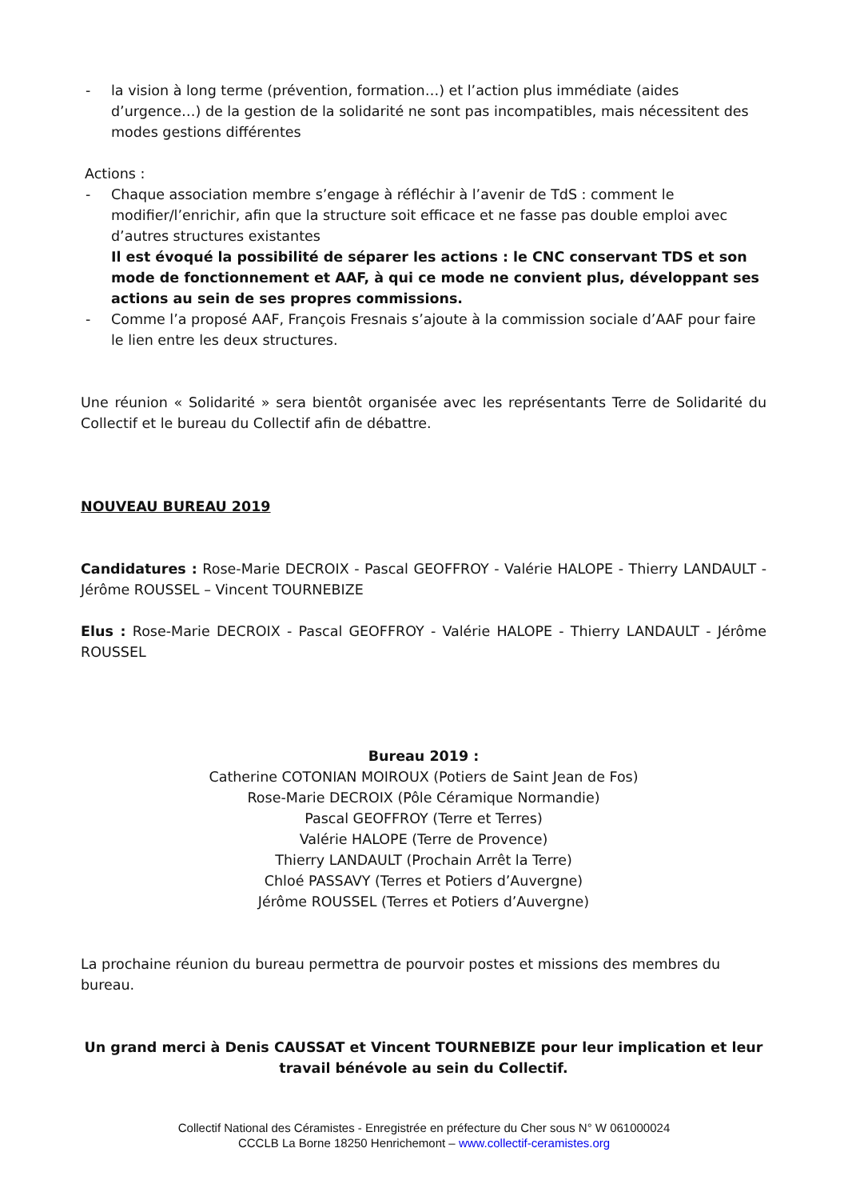- la vision à long terme (prévention, formation…) et l’action plus immédiate (aides d’urgence…) de la gestion de la solidarité ne sont pas incompatibles, mais nécessitent des modes gestions différentes
Actions :
- Chaque association membre s’engage à réfléchir à l’avenir de TdS : comment le modifier/l’enrichir, afin que la structure soit efficace et ne fasse pas double emploi avec d’autres structures existantes
Il est évoqué la possibilité de séparer les actions : le CNC conservant TDS et son mode de fonctionnement et AAF, à qui ce mode ne convient plus, développant ses actions au sein de ses propres commissions.
- Comme l’a proposé AAF, François Fresnais s’ajoute à la commission sociale d’AAF pour faire le lien entre les deux structures.
Une réunion « Solidarité » sera bientôt organisée avec les représentants Terre de Solidarité du Collectif et le bureau du Collectif afin de débattre.
NOUVEAU BUREAU 2019
Candidatures : Rose-Marie DECROIX - Pascal GEOFFROY - Valérie HALOPE - Thierry LANDAULT - Jérôme ROUSSEL – Vincent TOURNEBIZE
Elus : Rose-Marie DECROIX - Pascal GEOFFROY - Valérie HALOPE - Thierry LANDAULT - Jérôme ROUSSEL
Bureau 2019 :
Catherine COTONIAN MOIROUX (Potiers de Saint Jean de Fos)
Rose-Marie DECROIX (Pôle Céramique Normandie)
Pascal GEOFFROY (Terre et Terres)
Valérie HALOPE (Terre de Provence)
Thierry LANDAULT (Prochain Arrêt la Terre)
Chloé PASSAVY (Terres et Potiers d’Auvergne)
Jérôme ROUSSEL (Terres et Potiers d’Auvergne)
La prochaine réunion du bureau permettra de pourvoir postes et missions des membres du bureau.
Un grand merci à Denis CAUSSAT et Vincent TOURNEBIZE pour leur implication et leur travail bénévole au sein du Collectif.
Collectif National des Céramistes - Enregistrée en préfecture du Cher sous N° W 061000024
CCCLB La Borne 18250 Henrichemont – www.collectif-ceramistes.org